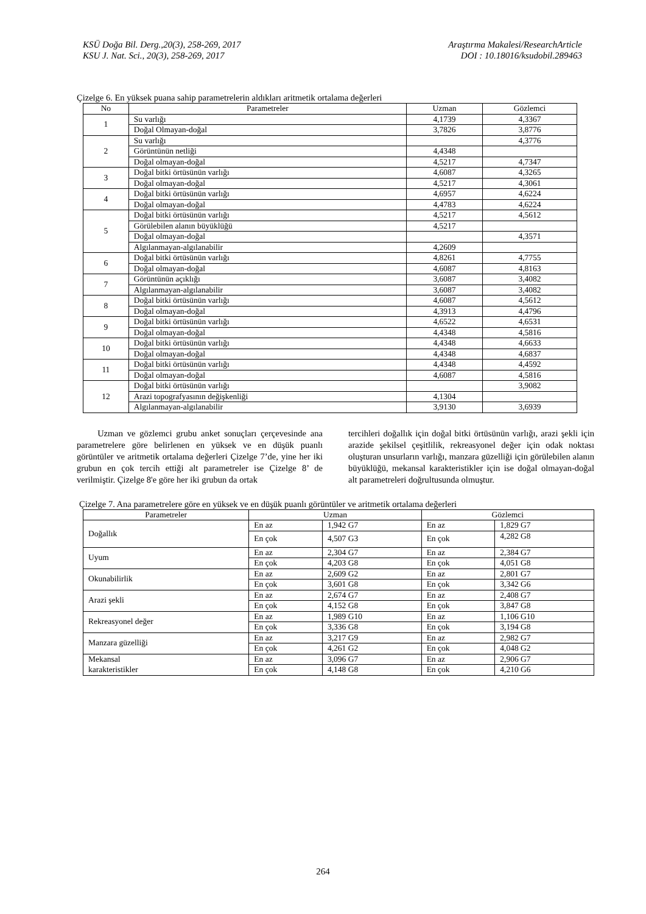KSÜ Doğa Bil. Derg.,20(3), 258-269, 2017 Araştırma Makalesi/ResearchArticle
KSU J. Nat. Sci., 20(3), 258-269, 2017 DOI : 10.18016/ksudobil.289463
Çizelge 6. En yüksek puana sahip parametrelerin aldıkları aritmetik ortalama değerleri
| No | Parametreler | Uzman | Gözlemci |
| --- | --- | --- | --- |
| 1 | Su varlığı | 4,1739 | 4,3367 |
| | Doğal Olmayan-doğal | 3,7826 | 3,8776 |
| 2 | Su varlığı | | 4,3776 |
| | Görüntünün netliği | 4,4348 | |
| | Doğal olmayan-doğal | 4,5217 | 4,7347 |
| 3 | Doğal bitki örtüsünün varlığı | 4,6087 | 4,3265 |
| | Doğal olmayan-doğal | 4,5217 | 4,3061 |
| 4 | Doğal bitki örtüsünün varlığı | 4,6957 | 4,6224 |
| | Doğal olmayan-doğal | 4,4783 | 4,6224 |
| 5 | Doğal bitki örtüsünün varlığı | 4,5217 | 4,5612 |
| | Görülebilen alanın büyüklüğü | 4,5217 | |
| | Doğal olmayan-doğal | | 4,3571 |
| | Algılanmayan-algılanabilir | 4,2609 | |
| 6 | Doğal bitki örtüsünün varlığı | 4,8261 | 4,7755 |
| | Doğal olmayan-doğal | 4,6087 | 4,8163 |
| 7 | Görüntünün açıklığı | 3,6087 | 3,4082 |
| | Algılanmayan-algılanabilir | 3,6087 | 3,4082 |
| 8 | Doğal bitki örtüsünün varlığı | 4,6087 | 4,5612 |
| | Doğal olmayan-doğal | 4,3913 | 4,4796 |
| 9 | Doğal bitki örtüsünün varlığı | 4,6522 | 4,6531 |
| | Doğal olmayan-doğal | 4,4348 | 4,5816 |
| 10 | Doğal bitki örtüsünün varlığı | 4,4348 | 4,6633 |
| | Doğal olmayan-doğal | 4,4348 | 4,6837 |
| 11 | Doğal bitki örtüsünün varlığı | 4,4348 | 4,4592 |
| | Doğal olmayan-doğal | 4,6087 | 4,5816 |
| 12 | Doğal bitki örtüsünün varlığı | | 3,9082 |
| | Arazi topografyasının değişkenliği | 4,1304 | |
| | Algılanmayan-algılanabilir | 3,9130 | 3,6939 |
Uzman ve gözlemci grubu anket sonuçları çerçevesinde ana parametrelere göre belirlenen en yüksek ve en düşük puanlı görüntüler ve aritmetik ortalama değerleri Çizelge 7’de, yine her iki grubun en çok tercih ettiği alt parametreler ise Çizelge 8’ de verilmiştir. Çizelge 8'e göre her iki grubun da ortak
tercihleri doğallık için doğal bitki örtüsünün varlığı, arazi şekli için arazide şekilsel çeşitlilik, rekreasyonel değer için odak noktası oluşturan unsurların varlığı, manzara güzelliği için görülebilen alanın büyüklüğü, mekansal karakteristikler için ise doğal olmayan-doğal alt parametreleri doğrultusunda olmuştur.
Çizelge 7. Ana parametrelere göre en yüksek ve en düşük puanlı görüntüler ve aritmetik ortalama değerleri
| Parametreler | Uzman | | Gözlemci | |
| --- | --- | --- | --- | --- |
| Doğallık | En az | 1,942 G7 | En az | 1,829 G7 |
| | En çok | 4,507 G3 | En çok | 4,282 G8 |
| Uyum | En az | 2,304 G7 | En az | 2,384 G7 |
| | En çok | 4,203 G8 | En çok | 4,051 G8 |
| Okunabilirlik | En az | 2,609 G2 | En az | 2,801 G7 |
| | En çok | 3,601 G8 | En çok | 3,342 G6 |
| Arazi şekli | En az | 2,674 G7 | En az | 2,408 G7 |
| | En çok | 4,152 G8 | En çok | 3,847 G8 |
| Rekreasyonel değer | En az | 1,989 G10 | En az | 1,106 G10 |
| | En çok | 3,336 G8 | En çok | 3,194 G8 |
| Manzara güzelliği | En az | 3,217 G9 | En az | 2,982 G7 |
| | En çok | 4,261 G2 | En çok | 4,048 G2 |
| Mekansal karakteristikler | En az | 3,096 G7 | En az | 2,906 G7 |
| | En çok | 4,148 G8 | En çok | 4,210 G6 |
264